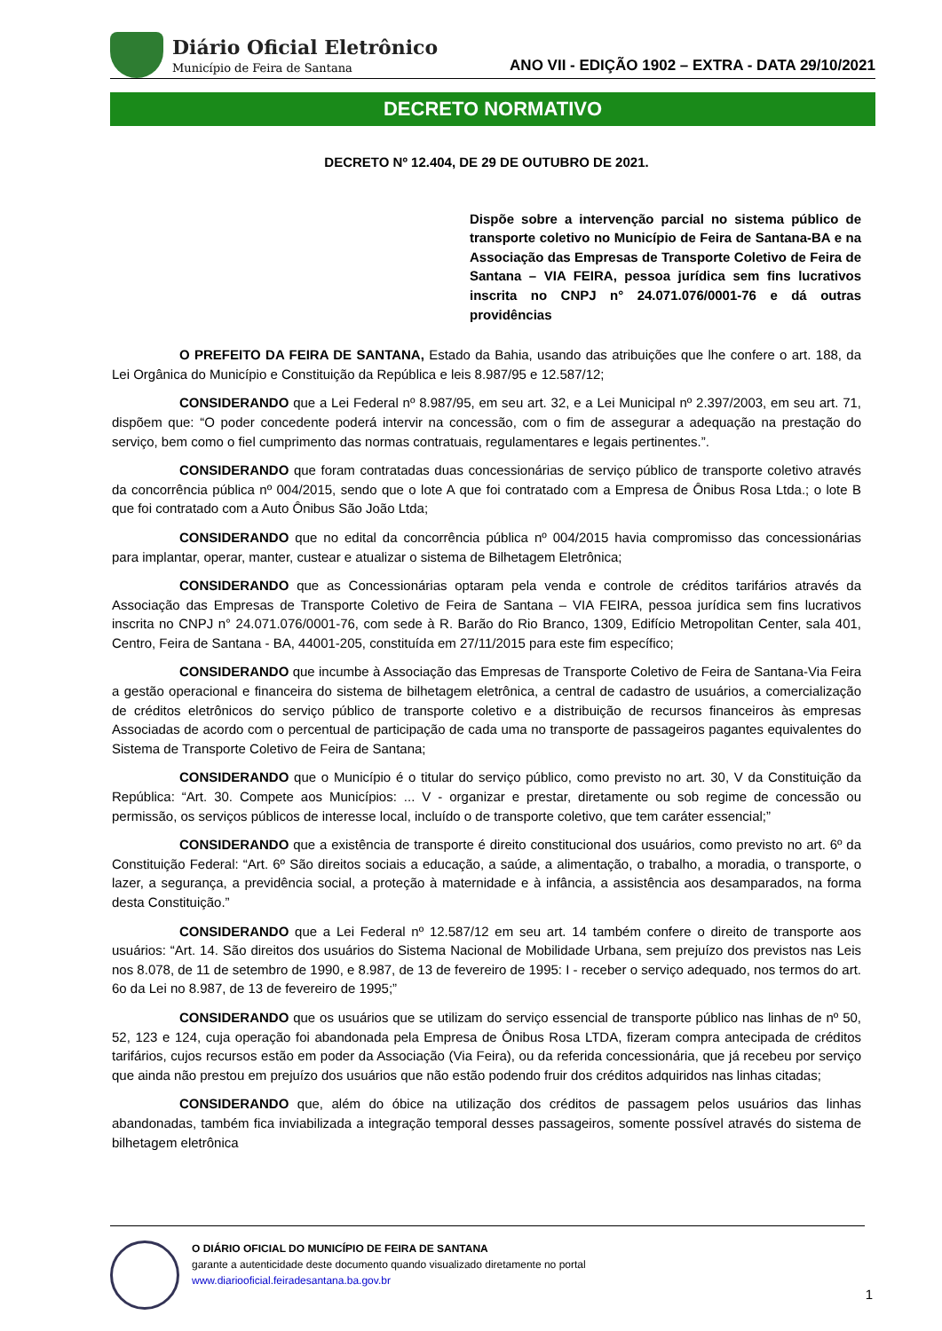Diário Oficial Eletrônico
Município de Feira de Santana
ANO VII - EDIÇÃO 1902 – EXTRA - DATA 29/10/2021
DECRETO NORMATIVO
DECRETO Nº 12.404, DE 29 DE OUTUBRO DE 2021.
Dispõe sobre a intervenção parcial no sistema público de transporte coletivo no Município de Feira de Santana-BA e na Associação das Empresas de Transporte Coletivo de Feira de Santana – VIA FEIRA, pessoa jurídica sem fins lucrativos inscrita no CNPJ n° 24.071.076/0001-76 e dá outras providências
O PREFEITO DA FEIRA DE SANTANA, Estado da Bahia, usando das atribuições que lhe confere o art. 188, da Lei Orgânica do Município e Constituição da República e leis 8.987/95 e 12.587/12;
CONSIDERANDO que a Lei Federal nº 8.987/95, em seu art. 32, e a Lei Municipal nº 2.397/2003, em seu art. 71, dispõem que: “O poder concedente poderá intervir na concessão, com o fim de assegurar a adequação na prestação do serviço, bem como o fiel cumprimento das normas contratuais, regulamentares e legais pertinentes.”.
CONSIDERANDO que foram contratadas duas concessionárias de serviço público de transporte coletivo através da concorrência pública nº 004/2015, sendo que o lote A que foi contratado com a Empresa de Ônibus Rosa Ltda.; o lote B que foi contratado com a Auto Ônibus São João Ltda;
CONSIDERANDO que no edital da concorrência pública nº 004/2015 havia compromisso das concessionárias para implantar, operar, manter, custear e atualizar o sistema de Bilhetagem Eletrônica;
CONSIDERANDO que as Concessionárias optaram pela venda e controle de créditos tarifários através da Associação das Empresas de Transporte Coletivo de Feira de Santana – VIA FEIRA, pessoa jurídica sem fins lucrativos inscrita no CNPJ n° 24.071.076/0001-76, com sede à R. Barão do Rio Branco, 1309, Edifício Metropolitan Center, sala 401, Centro, Feira de Santana - BA, 44001-205, constituída em 27/11/2015 para este fim específico;
CONSIDERANDO que incumbe à Associação das Empresas de Transporte Coletivo de Feira de Santana-Via Feira a gestão operacional e financeira do sistema de bilhetagem eletrônica, a central de cadastro de usuários, a comercialização de créditos eletrônicos do serviço público de transporte coletivo e a distribuição de recursos financeiros às empresas Associadas de acordo com o percentual de participação de cada uma no transporte de passageiros pagantes equivalentes do Sistema de Transporte Coletivo de Feira de Santana;
CONSIDERANDO que o Município é o titular do serviço público, como previsto no art. 30, V da Constituição da República: “Art. 30. Compete aos Municípios: ... V - organizar e prestar, diretamente ou sob regime de concessão ou permissão, os serviços públicos de interesse local, incluído o de transporte coletivo, que tem caráter essencial;”
CONSIDERANDO que a existência de transporte é direito constitucional dos usuários, como previsto no art. 6º da Constituição Federal: “Art. 6º São direitos sociais a educação, a saúde, a alimentação, o trabalho, a moradia, o transporte, o lazer, a segurança, a previdência social, a proteção à maternidade e à infância, a assistência aos desamparados, na forma desta Constituição.”
CONSIDERANDO que a Lei Federal nº 12.587/12 em seu art. 14 também confere o direito de transporte aos usuários: “Art. 14. São direitos dos usuários do Sistema Nacional de Mobilidade Urbana, sem prejuízo dos previstos nas Leis nos 8.078, de 11 de setembro de 1990, e 8.987, de 13 de fevereiro de 1995: I - receber o serviço adequado, nos termos do art. 6o da Lei no 8.987, de 13 de fevereiro de 1995;”
CONSIDERANDO que os usuários que se utilizam do serviço essencial de transporte público nas linhas de nº 50, 52, 123 e 124, cuja operação foi abandonada pela Empresa de Ônibus Rosa LTDA, fizeram compra antecipada de créditos tarifários, cujos recursos estão em poder da Associação (Via Feira), ou da referida concessionária, que já recebeu por serviço que ainda não prestou em prejuízo dos usuários que não estão podendo fruir dos créditos adquiridos nas linhas citadas;
CONSIDERANDO que, além do óbice na utilização dos créditos de passagem pelos usuários das linhas abandonadas, também fica inviabilizada a integração temporal desses passageiros, somente possível através do sistema de bilhetagem eletrônica
O DIÁRIO OFICIAL DO MUNICÍPIO DE FEIRA DE SANTANA
garante a autenticidade deste documento quando visualizado diretamente no portal
www.diariooficial.feiradesantana.ba.gov.br
1